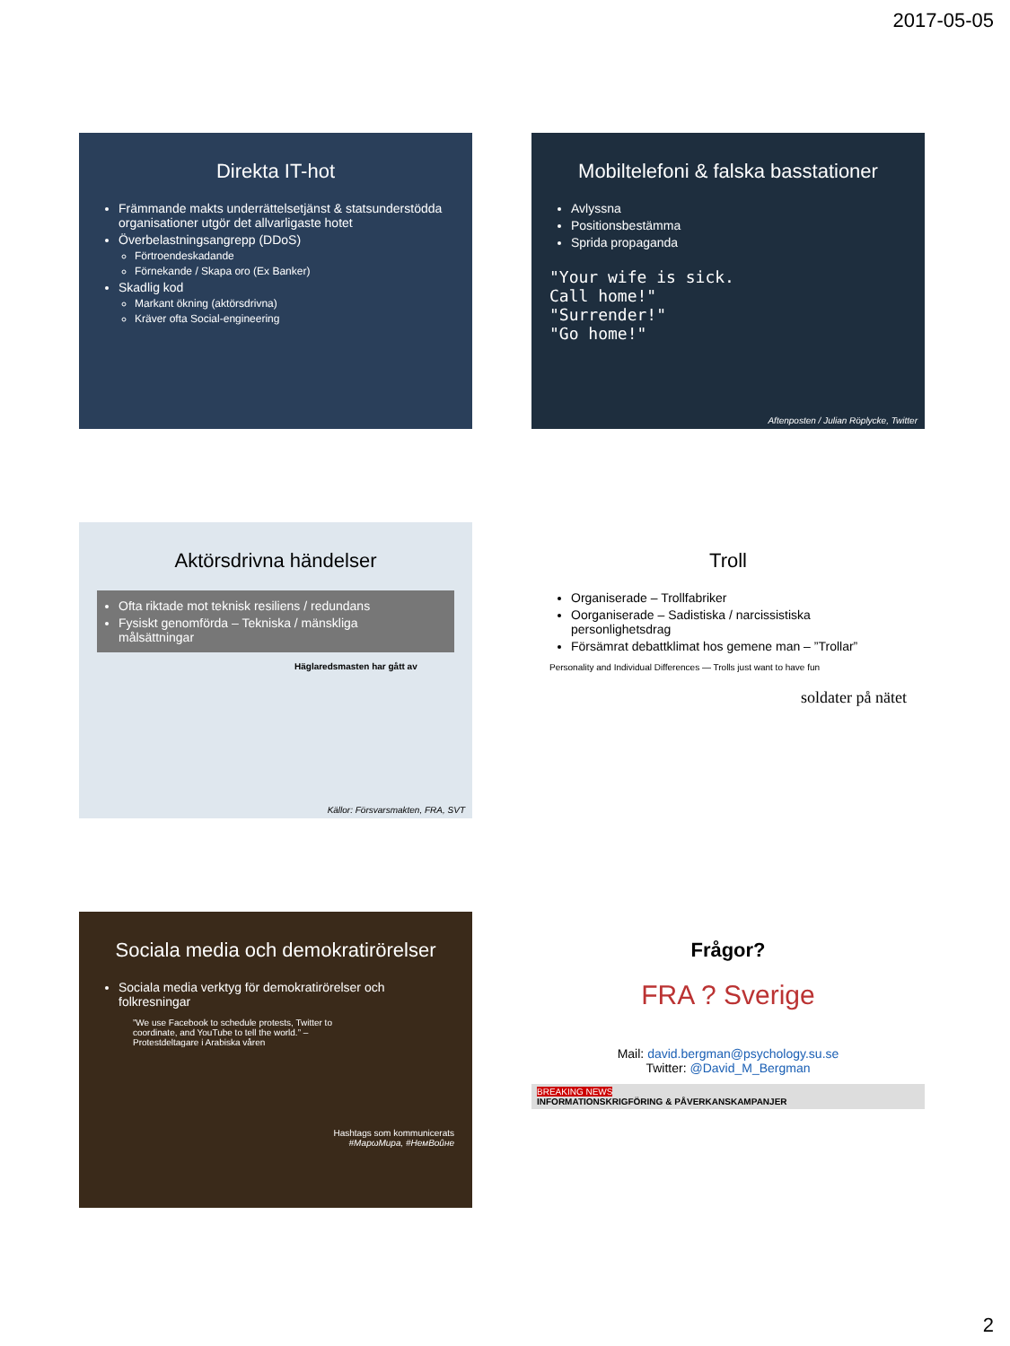2017-05-05
Direkta IT-hot
Främmande makts underrättelsetjänst & statsunderstödda organisationer utgör det allvarligaste hotet
Överbelastningsangrepp (DDoS)
Förtroendeskadande
Förnekande / Skapa oro (Ex Banker)
Skadlig kod
Markant ökning (aktörsdrivna)
Kräver ofta Social-engineering
Mobiltelefoni & falska basstationer
Avlyssna
Positionsbestämma
Sprida propaganda
"Your wife is sick.
Call home!"
"Surrender!"
"Go home!"
Aftenposten / Julian Röplycke, Twitter
Aktörsdrivna händelser
Ofta riktade mot teknisk resiliens / redundans
Fysiskt genomförda – Tekniska / mänskliga målsättningar
Häglaredsmasten har gått av
Källor: Försvarsmakten, FRA, SVT
Troll
Organiserade – Trollfabriker
Oorganiserade – Sadistiska / narcissistiska personlighetsdrag
Försämrat debattklimat hos gemene man – ”Trollar”
Personality and Individual Differences — Trolls just want to have fun
soldater på nätet
Sociala media och demokratirörelser
Sociala media verktyg för demokratirörelser och folkresningar
”We use Facebook to schedule protests, Twitter to coordinate, and YouTube to tell the world.” – Protestdeltagare i Arabiska våren
Hashtags som kommunicerats
#МарωМира, #НемВоûне
Frågor?
FRA ? Sverige
Mail: david.bergman@psychology.su.se
Twitter: @David_M_Bergman
BREAKING NEWS
INFORMATIONSKRIGFÖRING & PÅVERKANSKAMPANJER
2